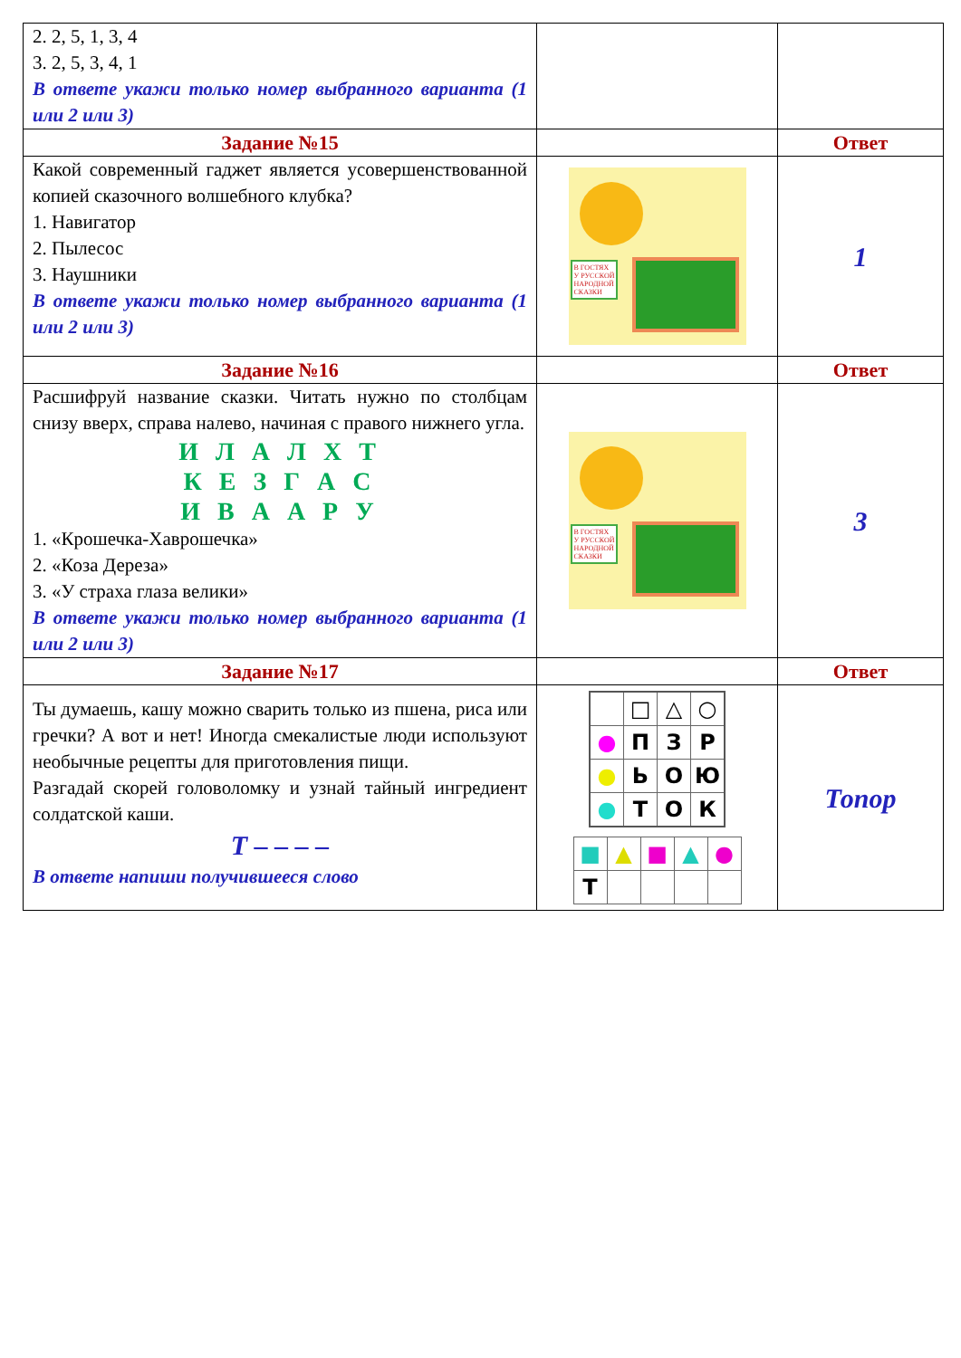| 2. 2, 5, 1, 3, 4 3. 2, 5, 3, 4, 1 В ответе укажи только номер выбранного варианта (1 или 2 или 3) | | |
| Задание №15 | | Ответ |
| Какой современный гаджет является усовершенствованной копией сказочного волшебного клубка? 1. Навигатор 2. Пылесос 3. Наушники В ответе укажи только номер выбранного варианта (1 или 2 или 3) | В ГОСТЯХ У РУССКОЙ НАРОДНОЙ СКАЗКИ | 1 |
| Задание №16 | | Ответ |
| Расшифруй название сказки. Читать нужно по столбцам снизу вверх, справа налево, начиная с правого нижнего угла. И Л А Л Х Т К Е З Г А С И В А А Р У 1. «Крошечка-Хаврошечка» 2. «Коза Дереза» 3. «У страха глаза велики» В ответе укажи только номер выбранного варианта (1 или 2 или 3) | В ГОСТЯХ У РУССКОЙ НАРОДНОЙ СКАЗКИ | 3 |
| Задание №17 | | Ответ |
| Ты думаешь, кашу можно сварить только из пшена, риса или гречки? А вот и нет! Иногда смекалистые люди используют необычные рецепты для приготовления пищи. Разгадай скорей головоломку и узнай тайный ингредиент солдатской каши. Т – – – – В ответе напиши получившееся слово | / / □ / △ / ○ / / ● / П / З / Р / / ● / Ь / О / Ю / / ● / Т / О / К / / ■ / ▲ / ■ / ▲ / ● / / Т / / / / / | Топор |